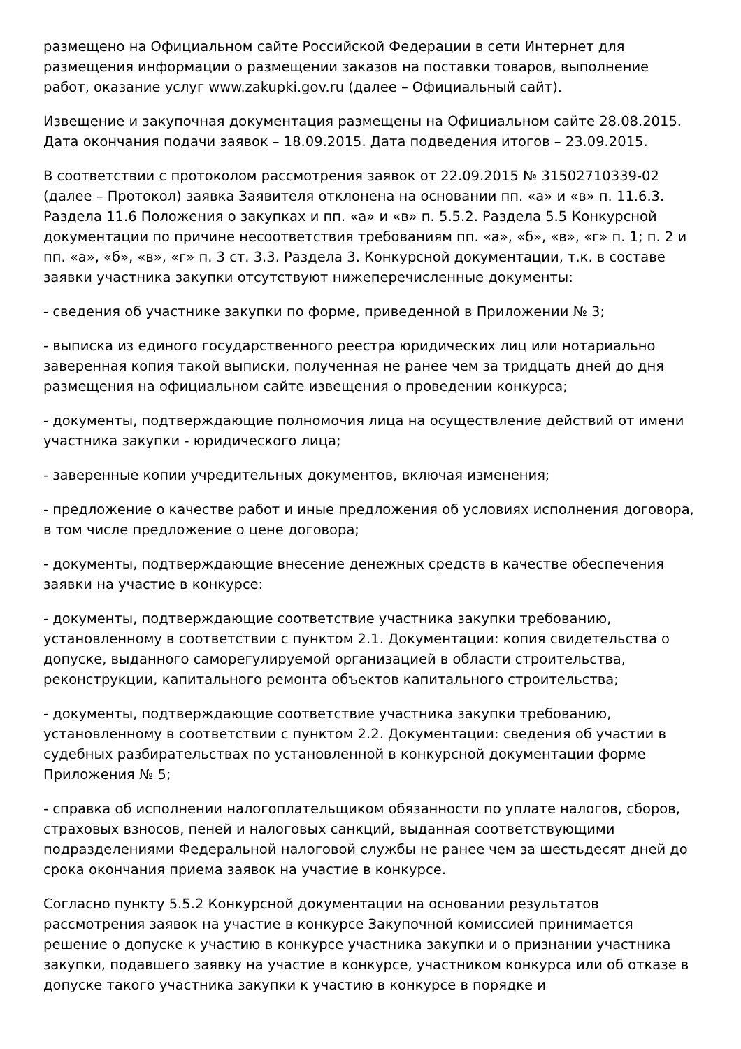размещено на Официальном сайте Российской Федерации в сети Интернет для размещения информации о размещении заказов на поставки товаров, выполнение работ, оказание услуг www.zakupki.gov.ru (далее – Официальный сайт).
Извещение и закупочная документация размещены на Официальном сайте 28.08.2015. Дата окончания подачи заявок – 18.09.2015. Дата подведения итогов – 23.09.2015.
В соответствии с протоколом рассмотрения заявок от 22.09.2015 № 31502710339-02 (далее – Протокол) заявка Заявителя отклонена на основании пп. «а» и «в» п. 11.6.3. Раздела 11.6 Положения о закупках и пп. «а» и «в» п. 5.5.2. Раздела 5.5 Конкурсной документации по причине несоответствия требованиям пп. «а», «б», «в», «г» п. 1; п. 2 и пп. «а», «б», «в», «г» п. 3 ст. 3.3. Раздела 3. Конкурсной документации, т.к. в составе заявки участника закупки отсутствуют нижеперечисленные документы:
- сведения об участнике закупки по форме, приведенной в Приложении № 3;
- выписка из единого государственного реестра юридических лиц или нотариально заверенная копия такой выписки, полученная не ранее чем за тридцать дней до дня размещения на официальном сайте извещения о проведении конкурса;
- документы, подтверждающие полномочия лица на осуществление действий от имени участника закупки - юридического лица;
- заверенные копии учредительных документов, включая изменения;
- предложение о качестве работ и иные предложения об условиях исполнения договора, в том числе предложение о цене договора;
- документы, подтверждающие внесение денежных средств в качестве обеспечения заявки на участие в конкурсе:
- документы, подтверждающие соответствие участника закупки требованию, установленному в соответствии с пунктом 2.1. Документации: копия свидетельства о допуске, выданного саморегулируемой организацией в области строительства, реконструкции, капитального ремонта объектов капитального строительства;
- документы, подтверждающие соответствие участника закупки требованию, установленному в соответствии с пунктом 2.2. Документации: сведения об участии в судебных разбирательствах по установленной в конкурсной документации форме Приложения № 5;
- справка об исполнении налогоплательщиком обязанности по уплате налогов, сборов, страховых взносов, пеней и налоговых санкций, выданная соответствующими подразделениями Федеральной налоговой службы не ранее чем за шестьдесят дней до срока окончания приема заявок на участие в конкурсе.
Согласно пункту 5.5.2 Конкурсной документации на основании результатов рассмотрения заявок на участие в конкурсе Закупочной комиссией принимается решение о допуске к участию в конкурсе участника закупки и о признании участника закупки, подавшего заявку на участие в конкурсе, участником конкурса или об отказе в допуске такого участника закупки к участию в конкурсе в порядке и